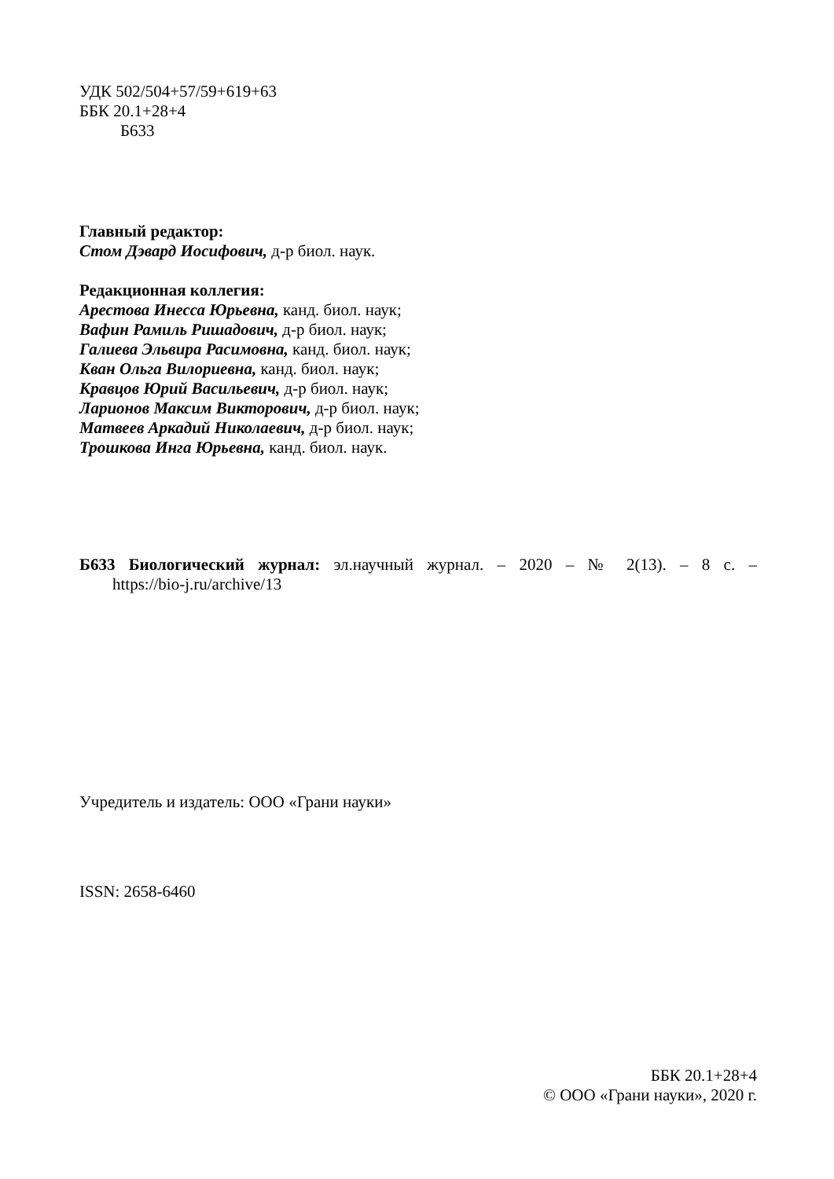УДК 502/504+57/59+619+63
ББК 20.1+28+4
Б633
Главный редактор:
Стом Дэвард Иосифович, д-р биол. наук.
Редакционная коллегия:
Арестова Инесса Юрьевна, канд. биол. наук;
Вафин Рамиль Ришадович, д-р биол. наук;
Галиева Эльвира Расимовна, канд. биол. наук;
Кван Ольга Вилориевна, канд. биол. наук;
Кравцов Юрий Васильевич, д-р биол. наук;
Ларионов Максим Викторович, д-р биол. наук;
Матвеев Аркадий Николаевич, д-р биол. наук;
Трошкова Инга Юрьевна, канд. биол. наук.
Б633 Биологический журнал: эл.научный журнал. – 2020 – № 2(13). – 8 с. –
https://bio-j.ru/archive/13
Учредитель и издатель: ООО «Грани науки»
ISSN: 2658-6460
ББК 20.1+28+4
© ООО «Грани науки», 2020 г.